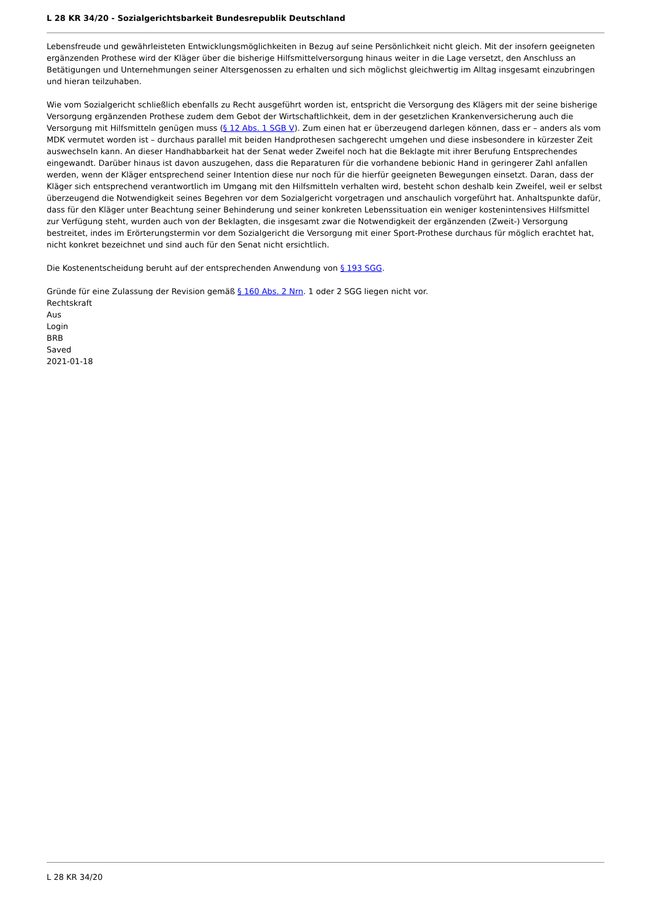L 28 KR 34/20 - Sozialgerichtsbarkeit Bundesrepublik Deutschland
Lebensfreude und gewährleisteten Entwicklungsmöglichkeiten in Bezug auf seine Persönlichkeit nicht gleich. Mit der insofern geeigneten ergänzenden Prothese wird der Kläger über die bisherige Hilfsmittelversorgung hinaus weiter in die Lage versetzt, den Anschluss an Betätigungen und Unternehmungen seiner Altersgenossen zu erhalten und sich möglichst gleichwertig im Alltag insgesamt einzubringen und hieran teilzuhaben.
Wie vom Sozialgericht schließlich ebenfalls zu Recht ausgeführt worden ist, entspricht die Versorgung des Klägers mit der seine bisherige Versorgung ergänzenden Prothese zudem dem Gebot der Wirtschaftlichkeit, dem in der gesetzlichen Krankenversicherung auch die Versorgung mit Hilfsmitteln genügen muss (§ 12 Abs. 1 SGB V). Zum einen hat er überzeugend darlegen können, dass er – anders als vom MDK vermutet worden ist – durchaus parallel mit beiden Handprothesen sachgerecht umgehen und diese insbesondere in kürzester Zeit auswechseln kann. An dieser Handhabbarkeit hat der Senat weder Zweifel noch hat die Beklagte mit ihrer Berufung Entsprechendes eingewandt. Darüber hinaus ist davon auszugehen, dass die Reparaturen für die vorhandene bebionic Hand in geringerer Zahl anfallen werden, wenn der Kläger entsprechend seiner Intention diese nur noch für die hierfür geeigneten Bewegungen einsetzt. Daran, dass der Kläger sich entsprechend verantwortlich im Umgang mit den Hilfsmitteln verhalten wird, besteht schon deshalb kein Zweifel, weil er selbst überzeugend die Notwendigkeit seines Begehren vor dem Sozialgericht vorgetragen und anschaulich vorgeführt hat. Anhaltspunkte dafür, dass für den Kläger unter Beachtung seiner Behinderung und seiner konkreten Lebenssituation ein weniger kostenintensives Hilfsmittel zur Verfügung steht, wurden auch von der Beklagten, die insgesamt zwar die Notwendigkeit der ergänzenden (Zweit-) Versorgung bestreitet, indes im Erörterungstermin vor dem Sozialgericht die Versorgung mit einer Sport-Prothese durchaus für möglich erachtet hat, nicht konkret bezeichnet und sind auch für den Senat nicht ersichtlich.
Die Kostenentscheidung beruht auf der entsprechenden Anwendung von § 193 SGG.
Gründe für eine Zulassung der Revision gemäß § 160 Abs. 2 Nrn. 1 oder 2 SGG liegen nicht vor.
Rechtskraft
Aus
Login
BRB
Saved
2021-01-18
L 28 KR 34/20